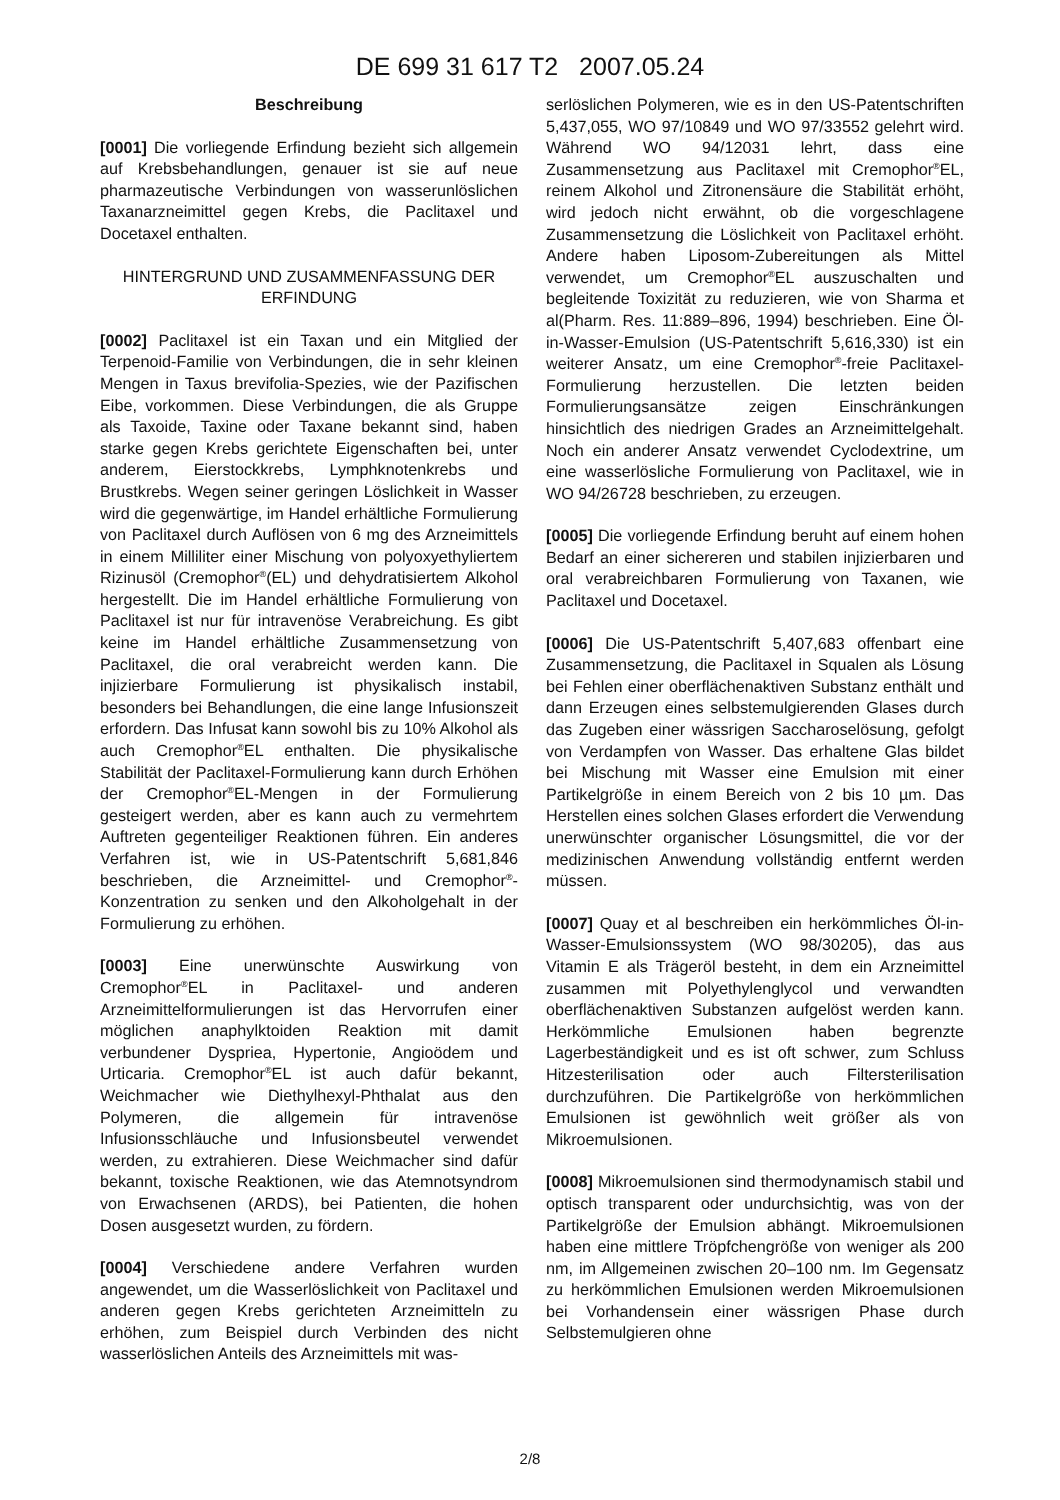DE 699 31 617 T2 2007.05.24
Beschreibung
[0001] Die vorliegende Erfindung bezieht sich allgemein auf Krebsbehandlungen, genauer ist sie auf neue pharmazeutische Verbindungen von wasserunlöslichen Taxanarzneimittel gegen Krebs, die Paclitaxel und Docetaxel enthalten.
HINTERGRUND UND ZUSAMMENFASSUNG DER ERFINDUNG
[0002] Paclitaxel ist ein Taxan und ein Mitglied der Terpenoid-Familie von Verbindungen, die in sehr kleinen Mengen in Taxus brevifolia-Spezies, wie der Pazifischen Eibe, vorkommen. Diese Verbindungen, die als Gruppe als Taxoide, Taxine oder Taxane bekannt sind, haben starke gegen Krebs gerichtete Eigenschaften bei, unter anderem, Eierstockkrebs, Lymphknotenkrebs und Brustkrebs. Wegen seiner geringen Löslichkeit in Wasser wird die gegenwärtige, im Handel erhältliche Formulierung von Paclitaxel durch Auflösen von 6 mg des Arzneimittels in einem Milliliter einer Mischung von polyoxyethyliertem Rizinusöl (Cremophor<sup>®</sup>(EL) und dehydratisiertem Alkohol hergestellt. Die im Handel erhältliche Formulierung von Paclitaxel ist nur für intravenöse Verabreichung. Es gibt keine im Handel erhältliche Zusammensetzung von Paclitaxel, die oral verabreicht werden kann. Die injizierbare Formulierung ist physikalisch instabil, besonders bei Behandlungen, die eine lange Infusionszeit erfordern. Das Infusat kann sowohl bis zu 10% Alkohol als auch Cremophor<sup>®</sup>EL enthalten. Die physikalische Stabilität der Paclitaxel-Formulierung kann durch Erhöhen der Cremophor<sup>®</sup>EL-Mengen in der Formulierung gesteigert werden, aber es kann auch zu vermehrtem Auftreten gegenteiliger Reaktionen führen. Ein anderes Verfahren ist, wie in US-Patentschrift 5,681,846 beschrieben, die Arzneimittel- und Cremophor<sup>®</sup>-Konzentration zu senken und den Alkoholgehalt in der Formulierung zu erhöhen.
[0003] Eine unerwünschte Auswirkung von Cremophor<sup>®</sup>EL in Paclitaxel- und anderen Arzneimittelformulierungen ist das Hervorrufen einer möglichen anaphylktoiden Reaktion mit damit verbundener Dyspriea, Hypertonie, Angioödem und Urticaria. Cremophor<sup>®</sup>EL ist auch dafür bekannt, Weichmacher wie Diethylhexyl-Phthalat aus den Polymeren, die allgemein für intravenöse Infusionsschläuche und Infusionsbeutel verwendet werden, zu extrahieren. Diese Weichmacher sind dafür bekannt, toxische Reaktionen, wie das Atemnotsyndrom von Erwachsenen (ARDS), bei Patienten, die hohen Dosen ausgesetzt wurden, zu fördern.
[0004] Verschiedene andere Verfahren wurden angewendet, um die Wasserlöslichkeit von Paclitaxel und anderen gegen Krebs gerichteten Arzneimitteln zu erhöhen, zum Beispiel durch Verbinden des nicht wasserlöslichen Anteils des Arzneimittels mit was-
serlöslichen Polymeren, wie es in den US-Patentschriften 5,437,055, WO 97/10849 und WO 97/33552 gelehrt wird. Während WO 94/12031 lehrt, dass eine Zusammensetzung aus Paclitaxel mit Cremophor<sup>®</sup>EL, reinem Alkohol und Zitronensäure die Stabilität erhöht, wird jedoch nicht erwähnt, ob die vorgeschlagene Zusammensetzung die Löslichkeit von Paclitaxel erhöht. Andere haben Liposom-Zubereitungen als Mittel verwendet, um Cremophor<sup>®</sup>EL auszuschalten und begleitende Toxizität zu reduzieren, wie von Sharma et al(Pharm. Res. 11:889–896, 1994) beschrieben. Eine Öl-in-Wasser-Emulsion (US-Patentschrift 5,616,330) ist ein weiterer Ansatz, um eine Cremophor<sup>®</sup>-freie Paclitaxel-Formulierung herzustellen. Die letzten beiden Formulierungsansätze zeigen Einschränkungen hinsichtlich des niedrigen Grades an Arzneimittelgehalt. Noch ein anderer Ansatz verwendet Cyclodextrine, um eine wasserlösliche Formulierung von Paclitaxel, wie in WO 94/26728 beschrieben, zu erzeugen.
[0005] Die vorliegende Erfindung beruht auf einem hohen Bedarf an einer sichereren und stabilen injizierbaren und oral verabreichbaren Formulierung von Taxanen, wie Paclitaxel und Docetaxel.
[0006] Die US-Patentschrift 5,407,683 offenbart eine Zusammensetzung, die Paclitaxel in Squalen als Lösung bei Fehlen einer oberflächenaktiven Substanz enthält und dann Erzeugen eines selbstemulgierenden Glases durch das Zugeben einer wässrigen Saccharoselösung, gefolgt von Verdampfen von Wasser. Das erhaltene Glas bildet bei Mischung mit Wasser eine Emulsion mit einer Partikelgröße in einem Bereich von 2 bis 10 µm. Das Herstellen eines solchen Glases erfordert die Verwendung unerwünschter organischer Lösungsmittel, die vor der medizinischen Anwendung vollständig entfernt werden müssen.
[0007] Quay et al beschreiben ein herkömmliches Öl-in-Wasser-Emulsionssystem (WO 98/30205), das aus Vitamin E als Trägeröl besteht, in dem ein Arzneimittel zusammen mit Polyethylenglycol und verwandten oberflächenaktiven Substanzen aufgelöst werden kann. Herkömmliche Emulsionen haben begrenzte Lagerbeständigkeit und es ist oft schwer, zum Schluss Hitzesterilisation oder auch Filtersterilisation durchzuführen. Die Partikelgröße von herkömmlichen Emulsionen ist gewöhnlich weit größer als von Mikroemulsionen.
[0008] Mikroemulsionen sind thermodynamisch stabil und optisch transparent oder undurchsichtig, was von der Partikelgröße der Emulsion abhängt. Mikroemulsionen haben eine mittlere Tröpfchengröße von weniger als 200 nm, im Allgemeinen zwischen 20–100 nm. Im Gegensatz zu herkömmlichen Emulsionen werden Mikroemulsionen bei Vorhandensein einer wässrigen Phase durch Selbstemulgieren ohne
2/8